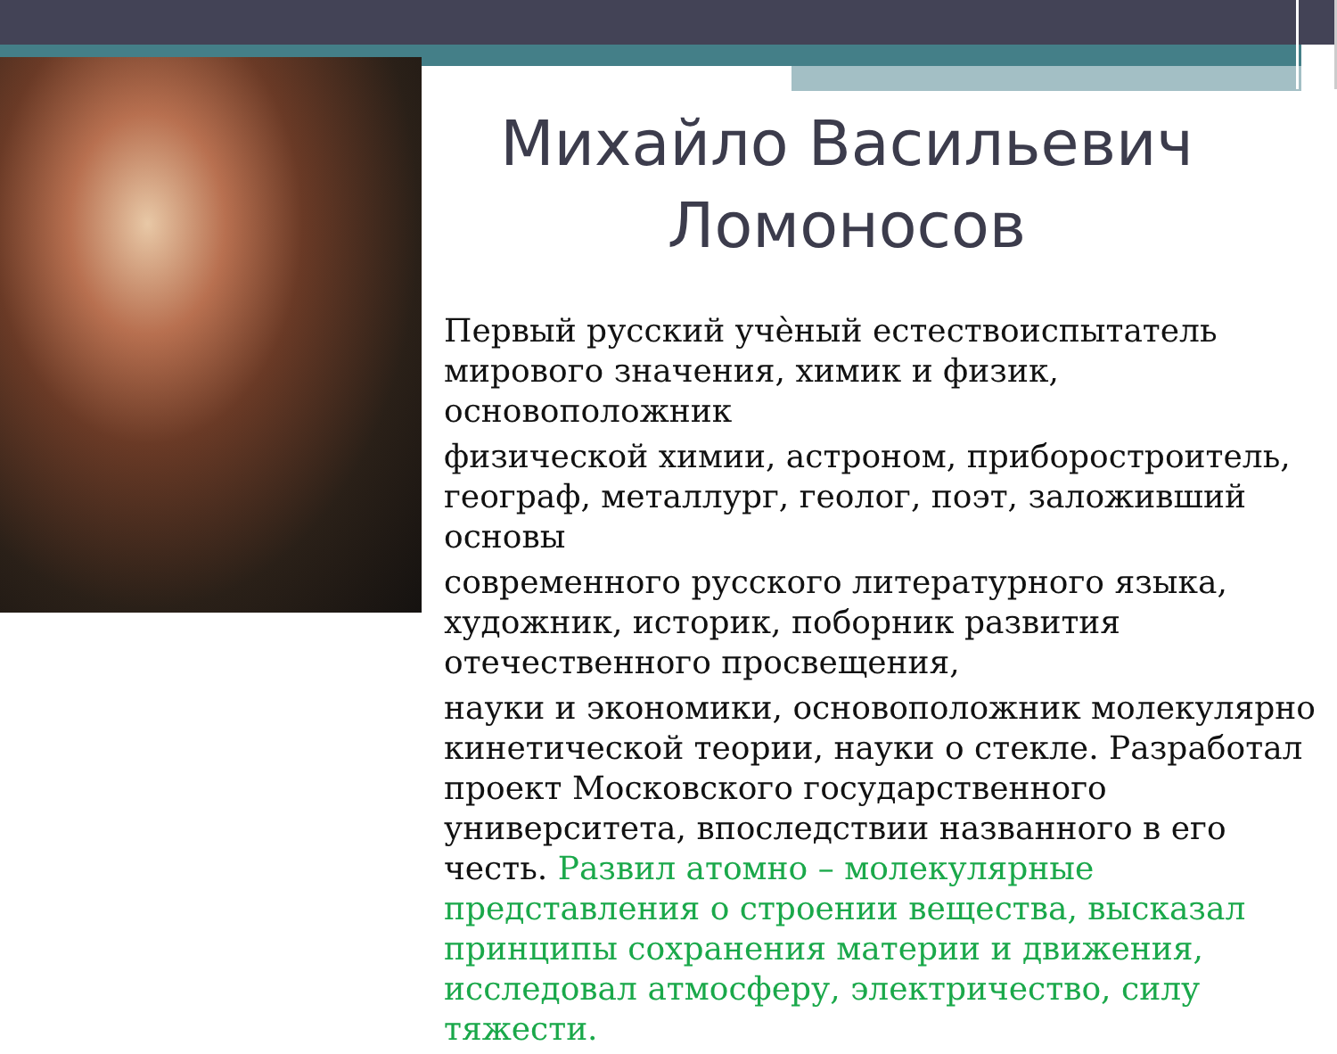Михайло Васильевич Ломоносов
Первый русский учѐный естествоиспытатель мирового значения, химик и физик, основоположник
физической химии, астроном, приборостроитель, географ, металлург, геолог, поэт, заложивший основы
современного русского литературного языка, художник, историк, поборник развития отечественного просвещения,
науки и экономики, основоположник молекулярно кинетической теории, науки о стекле. Разработал проект Московского государственного университета, впоследствии названного в его честь. Развил атомно – молекулярные представления о строении вещества, высказал принципы сохранения материи и движения, исследовал атмосферу, электричество, силу тяжести.